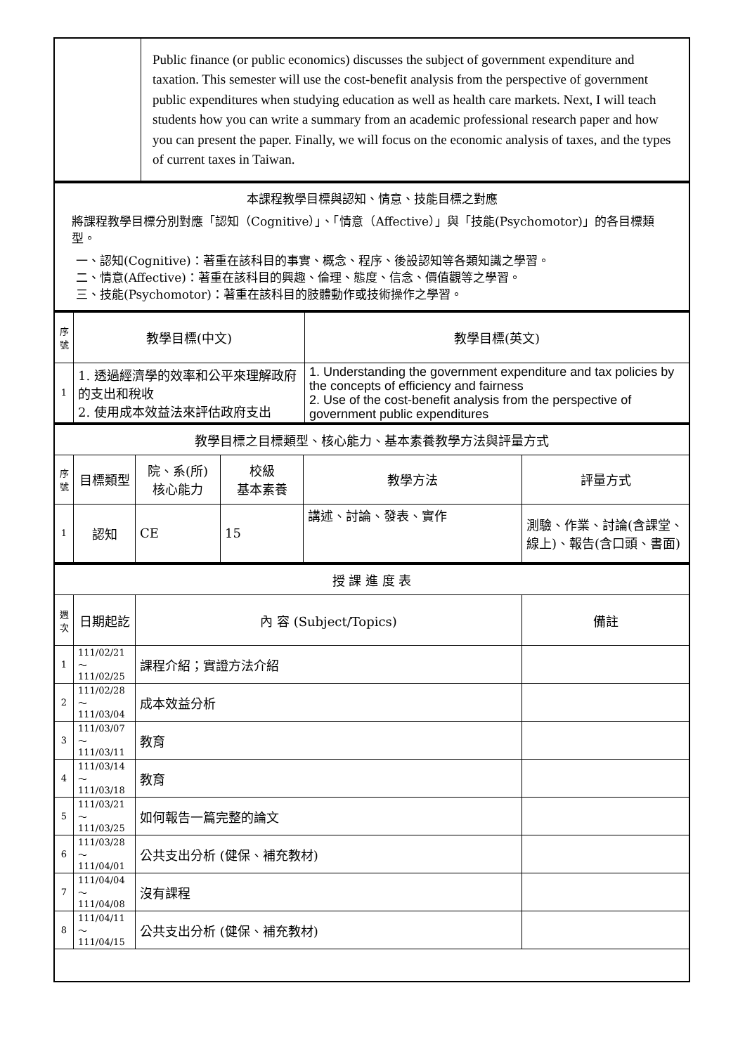| | Public finance (or public economics) discusses the subject of government expenditure and taxation. This semester will use the cost-benefit analysis from the perspective of government public expenditures when studying education as well as health care markets. Next, I will teach students how you can write a summary from an academic professional research paper and how you can present the paper. Finally, we will focus on the economic analysis of taxes, and the types of current taxes in Taiwan. |
| 本課程教學目標與認知、情意、技能目標之對應 將課程教學目標分別對應「認知（Cognitive）」、「情意（Affective）」與「技能(Psychomotor)」的各目標類型。 一、認知(Cognitive)：著重在該科目的事實、概念、程序、後設認知等各類知識之學習。 二、情意(Affective)：著重在該科目的興趣、倫理、態度、信念、價值觀等之學習。 三、技能(Psychomotor)：著重在該科目的肢體動作或技術操作之學習。 |
| 序 號 | 教學目標(中文) | 教學目標(英文) |
| --- | --- | --- |
| 1 | 1. 透過經濟學的效率和公平來理解政府的支出和稅收 2. 使用成本效益法來評估政府支出 | 1. Understanding the government expenditure and tax policies by the concepts of efficiency and fairness 2. Use of the cost-benefit analysis from the perspective of government public expenditures |
| 教學目標之目標類型、核心能力、基本素養教學方法與評量方式 | | | | | |
| --- | --- | --- | --- | --- | --- |
| 序 號 | 目標類型 | 院、系(所) 核心能力 | 校級 基本素養 | 教學方法 | 評量方式 |
| 1 | 認知 | CE | 15 | 講述、討論、發表、實作 | 測驗、作業、討論(含課堂、線上)、報告(含口頭、書面) |
| 授 課 進 度 表 | | | |
| --- | --- | --- | --- |
| 週 次 | 日期起訖 | 內 容 (Subject/Topics) | 備註 |
| 1 | 111/02/21～ 111/02/25 | 課程介紹；實證方法介紹 | |
| 2 | 111/02/28～ 111/03/04 | 成本效益分析 | |
| 3 | 111/03/07～ 111/03/11 | 教育 | |
| 4 | 111/03/14～ 111/03/18 | 教育 | |
| 5 | 111/03/21～ 111/03/25 | 如何報告一篇完整的論文 | |
| 6 | 111/03/28～ 111/04/01 | 公共支出分析 (健保、補充教材) | |
| 7 | 111/04/04～ 111/04/08 | 沒有課程 | |
| 8 | 111/04/11～ 111/04/15 | 公共支出分析 (健保、補充教材) | |